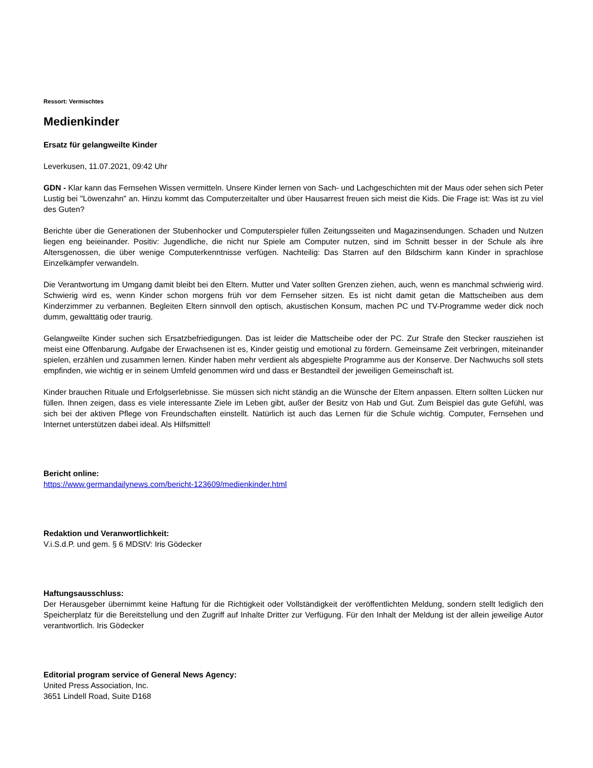Ressort: Vermischtes
Medienkinder
Ersatz für gelangweilte Kinder
Leverkusen, 11.07.2021, 09:42 Uhr
GDN - Klar kann das Fernsehen Wissen vermitteln. Unsere Kinder lernen von Sach- und Lachgeschichten mit der Maus oder sehen sich Peter Lustig bei "Löwenzahn" an. Hinzu kommt das Computerzeitalter und über Hausarrest freuen sich meist die Kids. Die Frage ist: Was ist zu viel des Guten?
Berichte über die Generationen der Stubenhocker und Computerspieler füllen Zeitungsseiten und Magazinsendungen. Schaden und Nutzen liegen eng beieinander. Positiv: Jugendliche, die nicht nur Spiele am Computer nutzen, sind im Schnitt besser in der Schule als ihre Altersgenossen, die über wenige Computerkenntnisse verfügen. Nachteilig: Das Starren auf den Bildschirm kann Kinder in sprachlose Einzelkämpfer verwandeln.
Die Verantwortung im Umgang damit bleibt bei den Eltern. Mutter und Vater sollten Grenzen ziehen, auch, wenn es manchmal schwierig wird. Schwierig wird es, wenn Kinder schon morgens früh vor dem Fernseher sitzen. Es ist nicht damit getan die Mattscheiben aus dem Kinderzimmer zu verbannen. Begleiten Eltern sinnvoll den optisch, akustischen Konsum, machen PC und TV-Programme weder dick noch dumm, gewalttätig oder traurig.
Gelangweilte Kinder suchen sich Ersatzbefriedigungen. Das ist leider die Mattscheibe oder der PC. Zur Strafe den Stecker rausziehen ist meist eine Offenbarung. Aufgabe der Erwachsenen ist es, Kinder geistig und emotional zu fördern. Gemeinsame Zeit verbringen, miteinander spielen, erzählen und zusammen lernen. Kinder haben mehr verdient als abgespielte Programme aus der Konserve. Der Nachwuchs soll stets empfinden, wie wichtig er in seinem Umfeld genommen wird und dass er Bestandteil der jeweiligen Gemeinschaft ist.
Kinder brauchen Rituale und Erfolgserlebnisse. Sie müssen sich nicht ständig an die Wünsche der Eltern anpassen. Eltern sollten Lücken nur füllen. Ihnen zeigen, dass es viele interessante Ziele im Leben gibt, außer der Besitz von Hab und Gut. Zum Beispiel das gute Gefühl, was sich bei der aktiven Pflege von Freundschaften einstellt. Natürlich ist auch das Lernen für die Schule wichtig. Computer, Fernsehen und Internet unterstützen dabei ideal. Als Hilfsmittel!
Bericht online:
https://www.germandailynews.com/bericht-123609/medienkinder.html
Redaktion und Veranwortlichkeit:
V.i.S.d.P. und gem. § 6 MDStV: Iris Gödecker
Haftungsausschluss:
Der Herausgeber übernimmt keine Haftung für die Richtigkeit oder Vollständigkeit der veröffentlichten Meldung, sondern stellt lediglich den Speicherplatz für die Bereitstellung und den Zugriff auf Inhalte Dritter zur Verfügung. Für den Inhalt der Meldung ist der allein jeweilige Autor verantwortlich. Iris Gödecker
Editorial program service of General News Agency:
United Press Association, Inc.
3651 Lindell Road, Suite D168